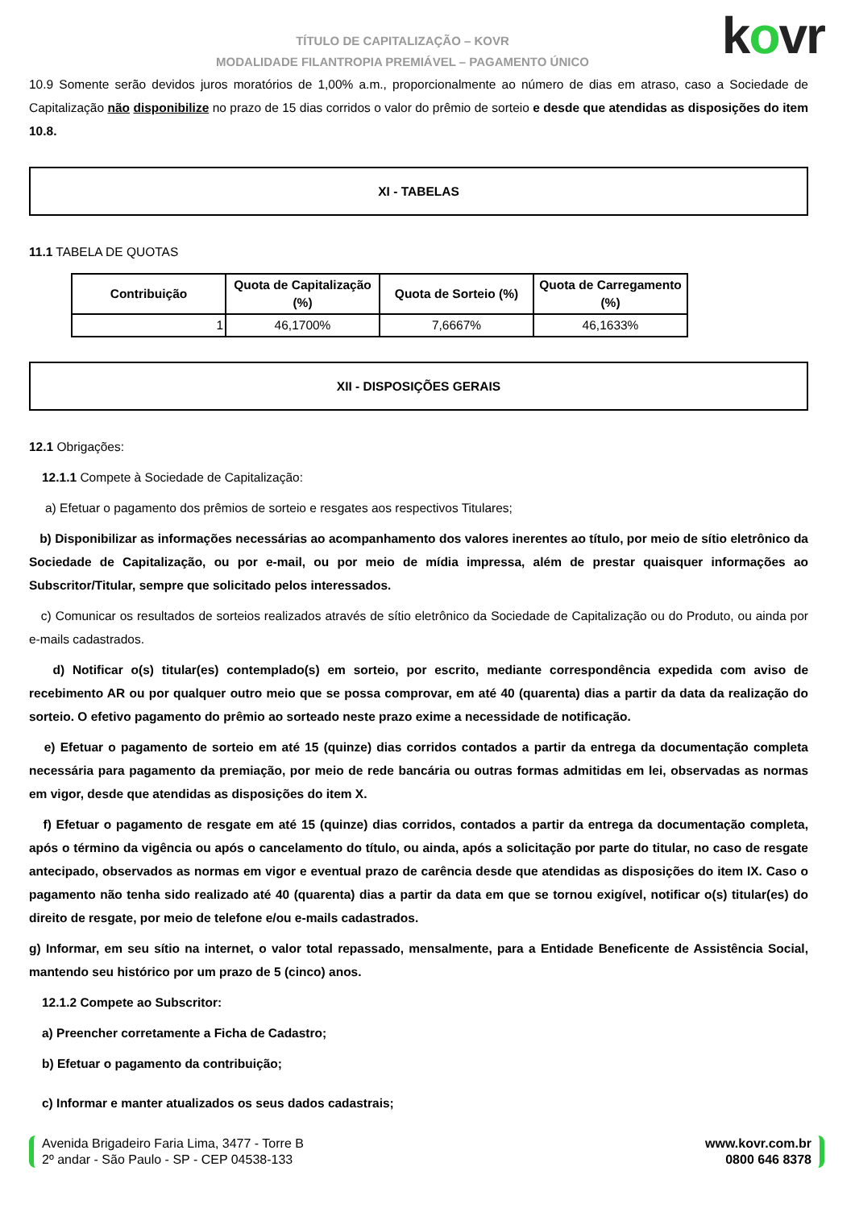kovr
TÍTULO DE CAPITALIZAÇÃO – KOVR
MODALIDADE FILANTROPIA PREMIÁVEL – PAGAMENTO ÚNICO
10.9 Somente serão devidos juros moratórios de 1,00% a.m., proporcionalmente ao número de dias em atraso, caso a Sociedade de Capitalização não disponibilize no prazo de 15 dias corridos o valor do prêmio de sorteio e desde que atendidas as disposições do item 10.8.
XI - TABELAS
11.1 TABELA DE QUOTAS
| Contribuição | Quota de Capitalização (%) | Quota de Sorteio (%) | Quota de Carregamento (%) |
| --- | --- | --- | --- |
| 1 | 46,1700% | 7,6667% | 46,1633% |
XII - DISPOSIÇÕES GERAIS
12.1 Obrigações:
12.1.1 Compete à Sociedade de Capitalização:
a) Efetuar o pagamento dos prêmios de sorteio e resgates aos respectivos Titulares;
b) Disponibilizar as informações necessárias ao acompanhamento dos valores inerentes ao título, por meio de sítio eletrônico da Sociedade de Capitalização, ou por e-mail, ou por meio de mídia impressa, além de prestar quaisquer informações ao Subscritor/Titular, sempre que solicitado pelos interessados.
c) Comunicar os resultados de sorteios realizados através de sítio eletrônico da Sociedade de Capitalização ou do Produto, ou ainda por e-mails cadastrados.
d) Notificar o(s) titular(es) contemplado(s) em sorteio, por escrito, mediante correspondência expedida com aviso de recebimento AR ou por qualquer outro meio que se possa comprovar, em até 40 (quarenta) dias a partir da data da realização do sorteio. O efetivo pagamento do prêmio ao sorteado neste prazo exime a necessidade de notificação.
e) Efetuar o pagamento de sorteio em até 15 (quinze) dias corridos contados a partir da entrega da documentação completa necessária para pagamento da premiação, por meio de rede bancária ou outras formas admitidas em lei, observadas as normas em vigor, desde que atendidas as disposições do item X.
f) Efetuar o pagamento de resgate em até 15 (quinze) dias corridos, contados a partir da entrega da documentação completa, após o término da vigência ou após o cancelamento do título, ou ainda, após a solicitação por parte do titular, no caso de resgate antecipado, observados as normas em vigor e eventual prazo de carência desde que atendidas as disposições do item IX. Caso o pagamento não tenha sido realizado até 40 (quarenta) dias a partir da data em que se tornou exigível, notificar o(s) titular(es) do direito de resgate, por meio de telefone e/ou e-mails cadastrados.
g) Informar, em seu sítio na internet, o valor total repassado, mensalmente, para a Entidade Beneficente de Assistência Social, mantendo seu histórico por um prazo de 5 (cinco) anos.
12.1.2 Compete ao Subscritor:
a) Preencher corretamente a Ficha de Cadastro;
b) Efetuar o pagamento da contribuição;
c) Informar e manter atualizados os seus dados cadastrais;
Avenida Brigadeiro Faria Lima, 3477 - Torre B
2º andar - São Paulo - SP - CEP 04538-133
www.kovr.com.br
0800 646 8378